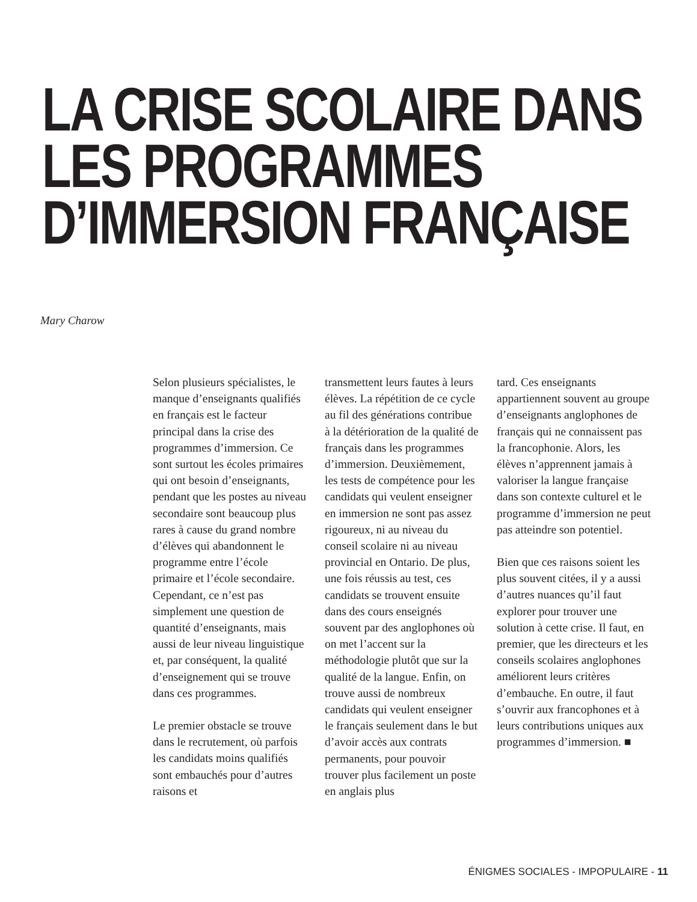LA CRISE SCOLAIRE DANS
LES PROGRAMMES
D’IMMERSION FRANÇAISE
Mary Charow
Selon plusieurs spécialistes, le manque d’enseignants qualifiés en français est le facteur principal dans la crise des programmes d’immersion. Ce sont surtout les écoles primaires qui ont besoin d’enseignants, pendant que les postes au niveau secondaire sont beaucoup plus rares à cause du grand nombre d’élèves qui abandonnent le programme entre l’école primaire et l’école secondaire. Cependant, ce n’est pas simplement une question de quantité d’enseignants, mais aussi de leur niveau linguistique et, par conséquent, la qualité d’enseignement qui se trouve dans ces programmes.
Le premier obstacle se trouve dans le recrutement, où parfois les candidats moins qualifiés sont embauchés pour d’autres raisons et
transmettent leurs fautes à leurs élèves. La répétition de ce cycle au fil des générations contribue à la détérioration de la qualité de français dans les programmes d’immersion. Deuxièmement, les tests de compétence pour les candidats qui veulent enseigner en immersion ne sont pas assez rigoureux, ni au niveau du conseil scolaire ni au niveau provincial en Ontario. De plus, une fois réussis au test, ces candidats se trouvent ensuite dans des cours enseignés souvent par des anglophones où on met l’accent sur la méthodologie plutôt que sur la qualité de la langue. Enfin, on trouve aussi de nombreux candidats qui veulent enseigner le français seulement dans le but d’avoir accès aux contrats permanents, pour pouvoir trouver plus facilement un poste en anglais plus
tard. Ces enseignants appartiennent souvent au groupe d’enseignants anglophones de français qui ne connaissent pas la francophonie. Alors, les élèves n’apprennent jamais à valoriser la langue française dans son contexte culturel et le programme d’immersion ne peut pas atteindre son potentiel.
Bien que ces raisons soient les plus souvent citées, il y a aussi d’autres nuances qu’il faut explorer pour trouver une solution à cette crise. Il faut, en premier, que les directeurs et les conseils scolaires anglophones améliorent leurs critères d’embauche. En outre, il faut s’ouvrir aux francophones et à leurs contributions uniques aux programmes d’immersion. ■
ÉNIGMES SOCIALES - IMPOPULAIRE - 11